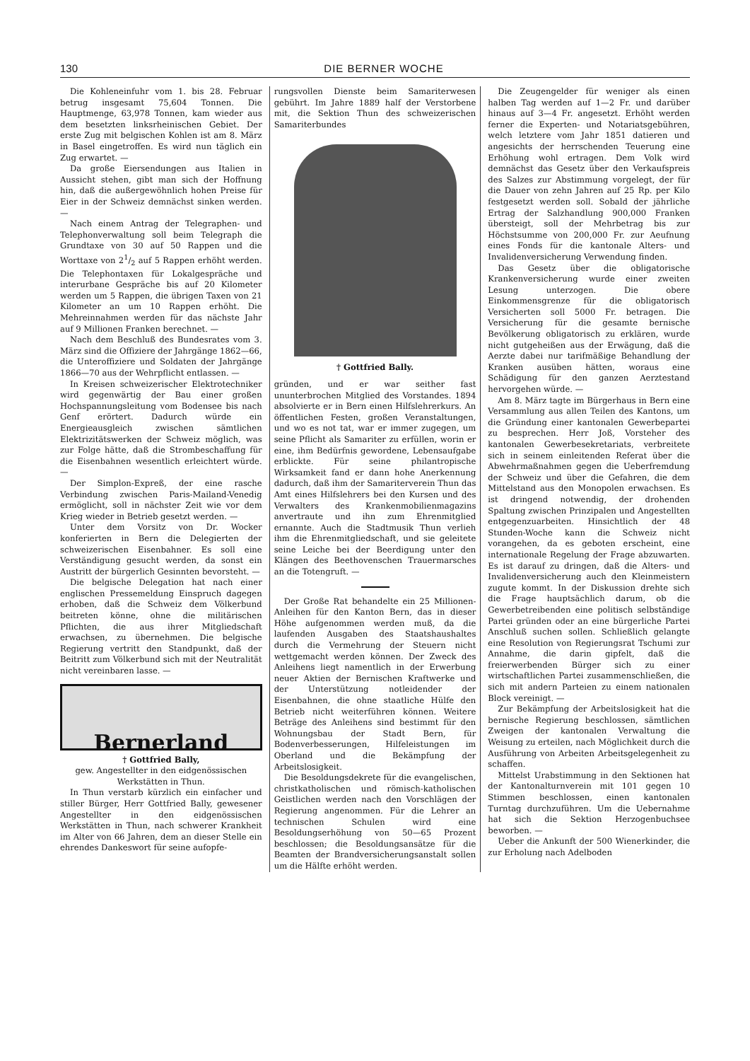130 DIE BERNER WOCHE
Die Kohleneinfuhr vom 1. bis 28. Februar betrug insgesamt 75,604 Tonnen. Die Hauptmenge, 63,978 Tonnen, kam wieder aus dem besetzten linksrheinischen Gebiet. Der erste Zug mit belgischen Kohlen ist am 8. März in Basel eingetroffen. Es wird nun täglich ein Zug erwartet. —
Da große Eiersendungen aus Italien in Aussicht stehen, gibt man sich der Hoffnung hin, daß die außergewöhnlich hohen Preise für Eier in der Schweiz demnächst sinken werden. —
Nach einem Antrag der Telegraphen- und Telephonverwaltung soll beim Telegraph die Grundtaxe von 30 auf 50 Rappen und die Worttaxe von 21/2 auf 5 Rappen erhöht werden. Die Telephontaxen für Lokalgespräche und interurbane Gespräche bis auf 20 Kilometer werden um 5 Rappen, die übrigen Taxen von 21 Kilometer an um 10 Rappen erhöht. Die Mehreinnahmen werden für das nächste Jahr auf 9 Millionen Franken berechnet. —
Nach dem Beschluß des Bundesrates vom 3. März sind die Offiziere der Jahrgänge 1862—66, die Unteroffiziere und Soldaten der Jahrgänge 1866—70 aus der Wehrpflicht entlassen. —
In Kreisen schweizerischer Elektrotechniker wird gegenwärtig der Bau einer großen Hochspannungsleitung vom Bodensee bis nach Genf erörtert. Dadurch würde ein Energieausgleich zwischen sämtlichen Elektrizitätswerken der Schweiz möglich, was zur Folge hätte, daß die Strombeschaffung für die Eisenbahnen wesentlich erleichtert würde. —
Der Simplon-Expreß, der eine rasche Verbindung zwischen Paris-Mailand-Venedig ermöglicht, soll in nächster Zeit wie vor dem Krieg wieder in Betrieb gesetzt werden. —
Unter dem Vorsitz von Dr. Wocker konferierten in Bern die Delegierten der schweizerischen Eisenbahner. Es soll eine Verständigung gesucht werden, da sonst ein Austritt der bürgerlich Gesinnten bevorsteht. —
Die belgische Delegation hat nach einer englischen Pressemeldung Einspruch dagegen erhoben, daß die Schweiz dem Völkerbund beitreten könne, ohne die militärischen Pflichten, die aus ihrer Mitgliedschaft erwachsen, zu übernehmen. Die belgische Regierung vertritt den Standpunkt, daß der Beitritt zum Völkerbund sich mit der Neutralität nicht vereinbaren lasse. —
Bernerland
† Gottfried Bally,
gew. Angestellter in den eidgenössischen Werkstätten in Thun.
In Thun verstarb kürzlich ein einfacher und stiller Bürger, Herr Gottfried Bally, gewesener Angestellter in den eidgenössischen Werkstätten in Thun, nach schwerer Krankheit im Alter von 66 Jahren, dem an dieser Stelle ein ehrendes Dankeswort für seine aufopfe-
rungsvollen Dienste beim Samariterwesen gebührt. Im Jahre 1889 half der Verstorbene mit, die Sektion Thun des schweizerischen Samariterbundes
† Gottfried Bally.
gründen, und er war seither fast ununterbrochen Mitglied des Vorstandes. 1894 absolvierte er in Bern einen Hilfslehrerkurs. An öffentlichen Festen, großen Veranstaltungen, und wo es not tat, war er immer zugegen, um seine Pflicht als Samariter zu erfüllen, worin er eine, ihm Bedürfnis gewordene, Lebensaufgabe erblickte. Für seine philantropische Wirksamkeit fand er dann hohe Anerkennung dadurch, daß ihm der Samariterverein Thun das Amt eines Hilfslehrers bei den Kursen und des Verwalters des Krankenmobilienmagazins anvertraute und ihn zum Ehrenmitglied ernannte. Auch die Stadtmusik Thun verlieh ihm die Ehrenmitgliedschaft, und sie geleitete seine Leiche bei der Beerdigung unter den Klängen des Beethovenschen Trauermarsches an die Totengruft. —
Der Große Rat behandelte ein 25 Millionen-Anleihen für den Kanton Bern, das in dieser Höhe aufgenommen werden muß, da die laufenden Ausgaben des Staatshaushaltes durch die Vermehrung der Steuern nicht wettgemacht werden können. Der Zweck des Anleihens liegt namentlich in der Erwerbung neuer Aktien der Bernischen Kraftwerke und der Unterstützung notleidender der Eisenbahnen, die ohne staatliche Hülfe den Betrieb nicht weiterführen können. Weitere Beträge des Anleihens sind bestimmt für den Wohnungsbau der Stadt Bern, für Bodenverbesserungen, Hilfeleistungen im Oberland und die Bekämpfung der Arbeitslosigkeit.
Die Besoldungsdekrete für die evangelischen, christkatholischen und römisch-katholischen Geistlichen werden nach den Vorschlägen der Regierung angenommen. Für die Lehrer an technischen Schulen wird eine Besoldungserhöhung von 50—65 Prozent beschlossen; die Besoldungsansätze für die Beamten der Brandversicherungsanstalt sollen um die Hälfte erhöht werden.
Die Zeugengelder für weniger als einen halben Tag werden auf 1—2 Fr. und darüber hinaus auf 3—4 Fr. angesetzt. Erhöht werden ferner die Experten- und Notariatsgebühren, welch letztere vom Jahr 1851 datieren und angesichts der herrschenden Teuerung eine Erhöhung wohl ertragen. Dem Volk wird demnächst das Gesetz über den Verkaufspreis des Salzes zur Abstimmung vorgelegt, der für die Dauer von zehn Jahren auf 25 Rp. per Kilo festgesetzt werden soll. Sobald der jährliche Ertrag der Salzhandlung 900,000 Franken übersteigt, soll der Mehrbetrag bis zur Höchstsumme von 200,000 Fr. zur Aeufnung eines Fonds für die kantonale Alters- und Invalidenversicherung Verwendung finden.
Das Gesetz über die obligatorische Krankenversicherung wurde einer zweiten Lesung unterzogen. Die obere Einkommensgrenze für die obligatorisch Versicherten soll 5000 Fr. betragen. Die Versicherung für die gesamte bernische Bevölkerung obligatorisch zu erklären, wurde nicht gutgeheißen aus der Erwägung, daß die Aerzte dabei nur tarifmäßige Behandlung der Kranken ausüben hätten, woraus eine Schädigung für den ganzen Aerztestand hervorgehen würde. —
Am 8. März tagte im Bürgerhaus in Bern eine Versammlung aus allen Teilen des Kantons, um die Gründung einer kantonalen Gewerbepartei zu besprechen. Herr Joß, Vorsteher des kantonalen Gewerbesekretariats, verbreitete sich in seinem einleitenden Referat über die Abwehrmaßnahmen gegen die Ueberfremdung der Schweiz und über die Gefahren, die dem Mittelstand aus den Monopolen erwachsen. Es ist dringend notwendig, der drohenden Spaltung zwischen Prinzipalen und Angestellten entgegenzuarbeiten. Hinsichtlich der 48 Stunden-Woche kann die Schweiz nicht vorangehen, da es geboten erscheint, eine internationale Regelung der Frage abzuwarten. Es ist darauf zu dringen, daß die Alters- und Invalidenversicherung auch den Kleinmeistern zugute kommt. In der Diskussion drehte sich die Frage hauptsächlich darum, ob die Gewerbetreibenden eine politisch selbständige Partei gründen oder an eine bürgerliche Partei Anschluß suchen sollen. Schließlich gelangte eine Resolution von Regierungsrat Tschumi zur Annahme, die darin gipfelt, daß die freierwerbenden Bürger sich zu einer wirtschaftlichen Partei zusammenschließen, die sich mit andern Parteien zu einem nationalen Block vereinigt. —
Zur Bekämpfung der Arbeitslosigkeit hat die bernische Regierung beschlossen, sämtlichen Zweigen der kantonalen Verwaltung die Weisung zu erteilen, nach Möglichkeit durch die Ausführung von Arbeiten Arbeitsgelegenheit zu schaffen.
Mittelst Urabstimmung in den Sektionen hat der Kantonalturnverein mit 101 gegen 10 Stimmen beschlossen, einen kantonalen Turntag durchzuführen. Um die Uebernahme hat sich die Sektion Herzogenbuchsee beworben. —
Ueber die Ankunft der 500 Wienerkinder, die zur Erholung nach Adelboden